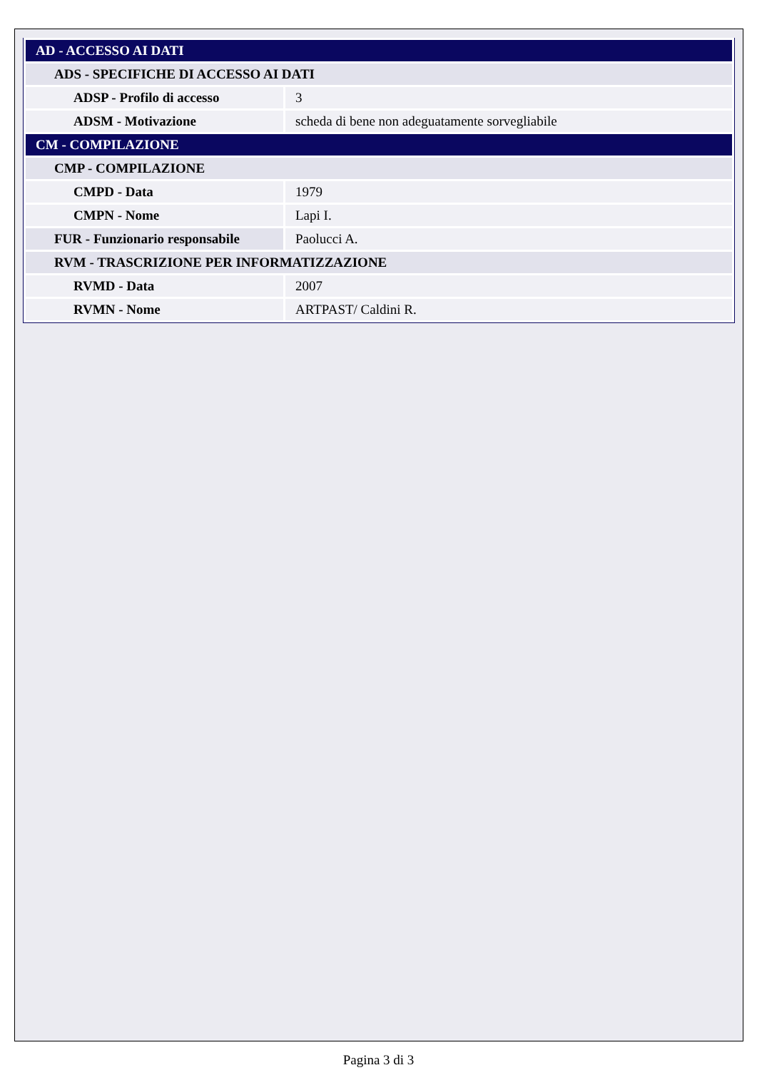| AD - ACCESSO AI DATI | |
| ADS - SPECIFICHE DI ACCESSO AI DATI | |
| ADSP - Profilo di accesso | 3 |
| ADSM - Motivazione | scheda di bene non adeguatamente sorvegliabile |
| CM - COMPILAZIONE | |
| CMP - COMPILAZIONE | |
| CMPD - Data | 1979 |
| CMPN - Nome | Lapi I. |
| FUR - Funzionario responsabile | Paolucci A. |
| RVM - TRASCRIZIONE PER INFORMATIZZAZIONE | |
| RVMD - Data | 2007 |
| RVMN - Nome | ARTPAST/ Caldini R. |
Pagina 3 di 3